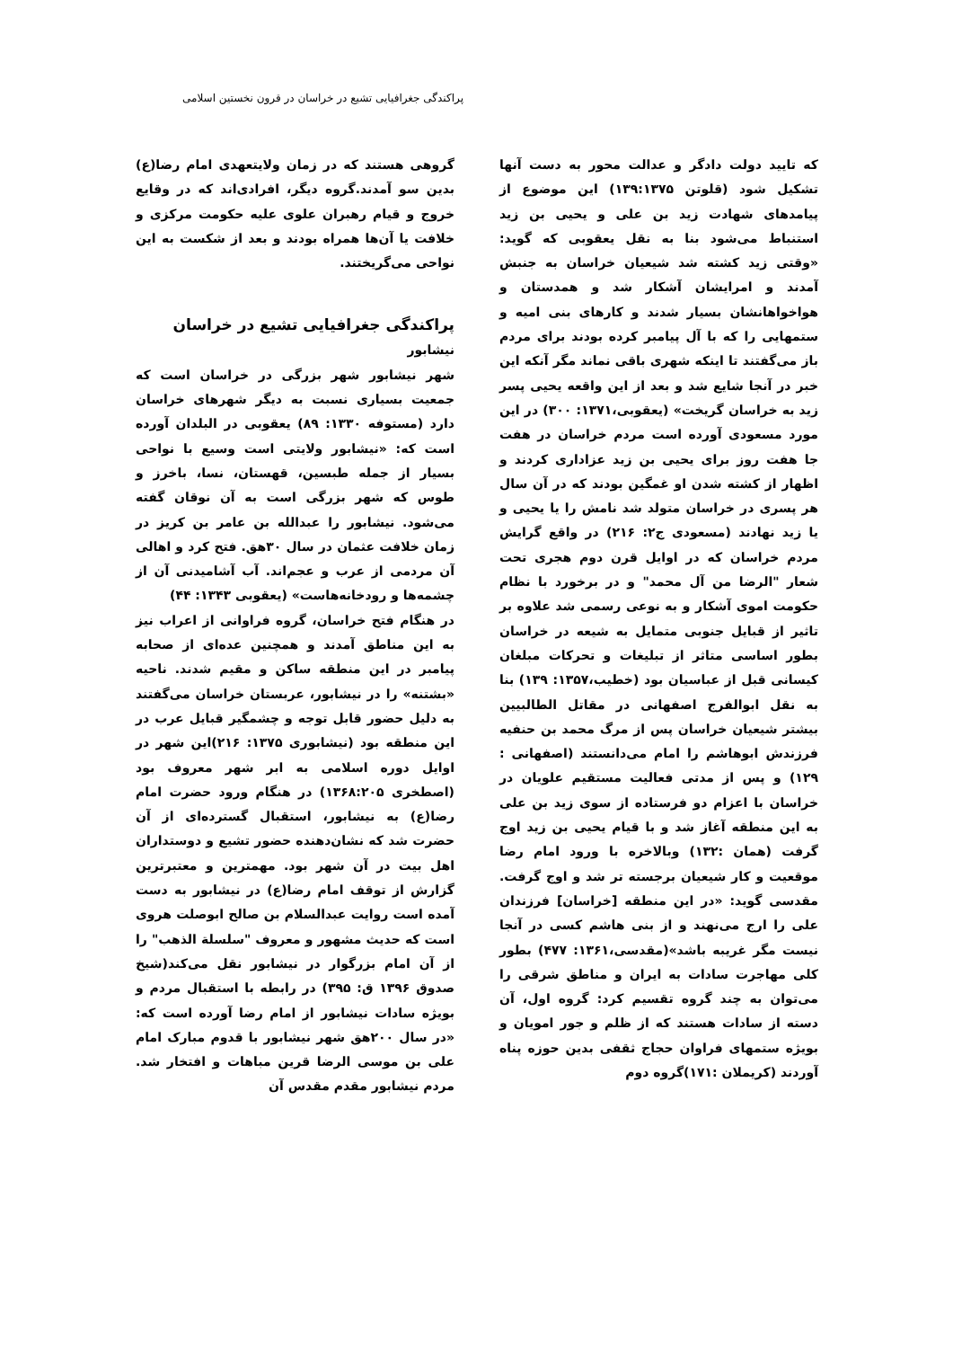پراکندگی جغرافیایی تشیع در خراسان در قرون نخستین اسلامی
که تایید دولت دادگر و عدالت محور به دست آنها تشکیل شود (قلوتن ۱۳۹:۱۳۷۵) این موضوع از پیامدهای شهادت زید بن علی و یحیی بن زید استنباط می‌شود بنا به نقل یعقوبی که گوید: «وقتی زید کشته شد شیعیان خراسان به جنبش آمدند و امرایشان آشکار شد و همدستان و هواخواهانشان بسیار شدند و کارهای بنی امیه و ستمهایی را که با آل پیامبر کرده بودند برای مردم باز می‌گفتند تا اینکه شهری باقی نماند مگر آنکه این خبر در آنجا شایع شد و بعد از این واقعه یحیی پسر زید به خراسان گریخت» (یعقوبی،۱۳۷۱: ۳۰۰) در این مورد مسعودی آورده است مردم خراسان در هفت جا هفت روز برای یحیی بن زید عزاداری کردند و اظهار از کشته شدن او غمگین بودند که در آن سال هر پسری در خراسان متولد شد نامش را یا یحیی و یا زید نهادند (مسعودی ج۲: ۲۱۶) در واقع گرایش مردم خراسان که در اوایل قرن دوم هجری تحت شعار "الرضا من آل محمد" و در برخورد با نظام حکومت اموی آشکار و به نوعی رسمی شد علاوه بر تاثیر از قبایل جنوبی متمایل به شیعه در خراسان بطور اساسی متاثر از تبلیغات و تحرکات مبلغان کیسانی قبل از عباسیان بود (خطیب،۱۳۵۷: ۱۳۹) بنا به نقل ابوالفرج اصفهانی در مقاتل الطالبیین بیشتر شیعیان خراسان پس از مرگ محمد بن حنفیه فرزندش ابوهاشم را امام می‌دانستند (اصفهانی : ۱۲۹) و پس از مدتی فعالیت مستقیم علویان در خراسان با اعزام دو فرستاده از سوی زید بن علی به این منطقه آغاز شد و با قیام یحیی بن زید اوج گرفت (همان :۱۳۲) وبالاخره با ورود امام رضا موقعیت و کار شیعیان برجسته تر شد و اوج گرفت. مقدسی گوید: «در این منطقه [خراسان] فرزندان علی را ارج می‌نهند و از بنی هاشم کسی در آنجا نیست مگر غریبه باشد»(مقدسی،۱۳۶۱: ۴۷۷) بطور کلی مهاجرت سادات به ایران و مناطق شرقی را می‌توان به چند گروه تقسیم کرد: گروه اول، آن دسته از سادات هستند که از ظلم و جور امویان و بویژه ستمهای فراوان حجاج ثقفی بدین حوزه پناه آوردند (کریملان :۱۷۱)گروه دوم
گروهی هستند که در زمان ولایتعهدی امام رضا(ع) بدین سو آمدند.گروه دیگر، افرادی‌اند که در وقایع خروج و قیام رهبران علوی علیه حکومت مرکزی و خلافت یا آن‌ها همراه بودند و بعد از شکست به این نواحی می‌گریختند.
پراکندگی جغرافیایی تشیع در خراسان
نیشابور
شهر نیشابور شهر بزرگی در خراسان است که جمعیت بسیاری نسبت به دیگر شهرهای خراسان دارد (مستوفه ۱۳۳۰: ۸۹) یعقوبی در البلدان آورده است که: «نیشابور ولایتی است وسیع با نواحی بسیار از جمله طبسین، قهستان، نسا، باخرز و طوس که شهر بزرگی است به آن نوقان گفته می‌شود. نیشابور را عبدالله بن عامر بن کریز در زمان خلافت عثمان در سال ۳۰هق. فتح کرد و اهالی آن مردمی از عرب و عجم‌اند. آب آشامیدنی آن از چشمه‌ها و رودخانه‌هاست» (یعقوبی ۱۳۴۳: ۴۴)
در هنگام فتح خراسان، گروه فراوانی از اعراب نیز به این مناطق آمدند و همچنین عده‌ای از صحابه پیامبر در این منطقه ساکن و مقیم شدند. ناحیه «بشتنه» را در نیشابور، عربستان خراسان می‌گفتند به دلیل حضور قابل توجه و چشمگیر قبایل عرب در این منطقه بود (نیشابوری ۱۳۷۵: ۲۱۶)این شهر در اوایل دوره اسلامی به ابر شهر معروف بود (اصطخری ۱۳۶۸:۲۰۵) در هنگام ورود حضرت امام رضا(ع) به نیشابور، استقبال گسترده‌ای از آن حضرت شد که نشان‌دهنده حضور تشیع و دوستداران اهل بیت در آن شهر بود. مهمترین و معتبرترین گزارش از توقف امام رضا(ع) در نیشابور به دست آمده است روایت عبدالسلام بن صالح ابوصلت هروی است که حدیث مشهور و معروف "سلسلة الذهب" را از آن امام بزرگوار در نیشابور نقل می‌کند(شیخ صدوق ۱۳۹۶ ق: ۳۹۵) در رابطه با استقبال مردم و بویژه سادات نیشابور از امام رضا آورده است که: «در سال ۲۰۰هق شهر نیشابور با قدوم مبارک امام علی بن موسی الرضا قرین مباهات و افتخار شد. مردم نیشابور مقدم مقدس آن